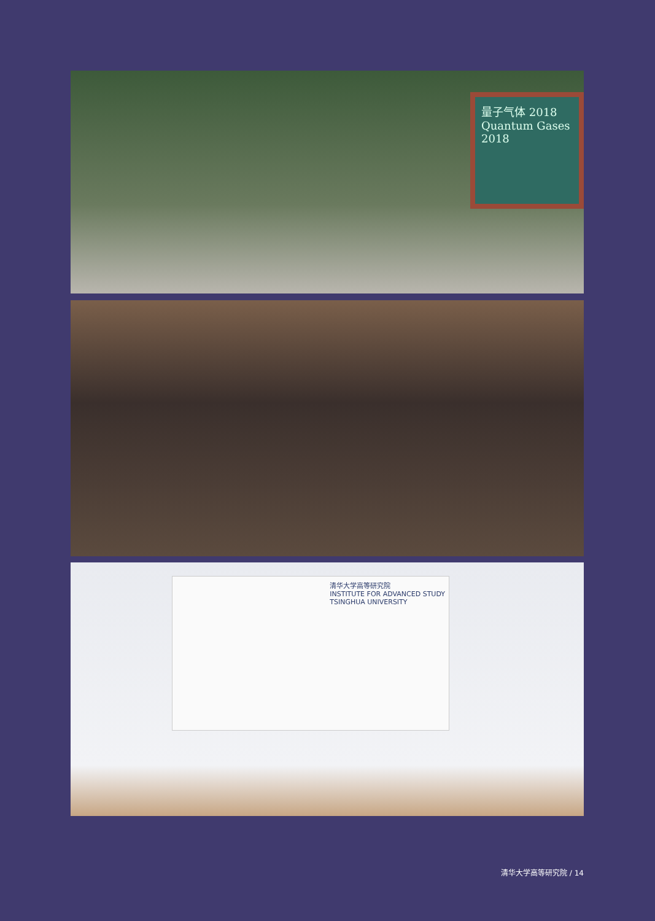量子气体 2018
Quantum Gases
2018
清华大学高等研究院
INSTITUTE FOR ADVANCED STUDY
TSINGHUA UNIVERSITY
清华大学高等研究院 / 14